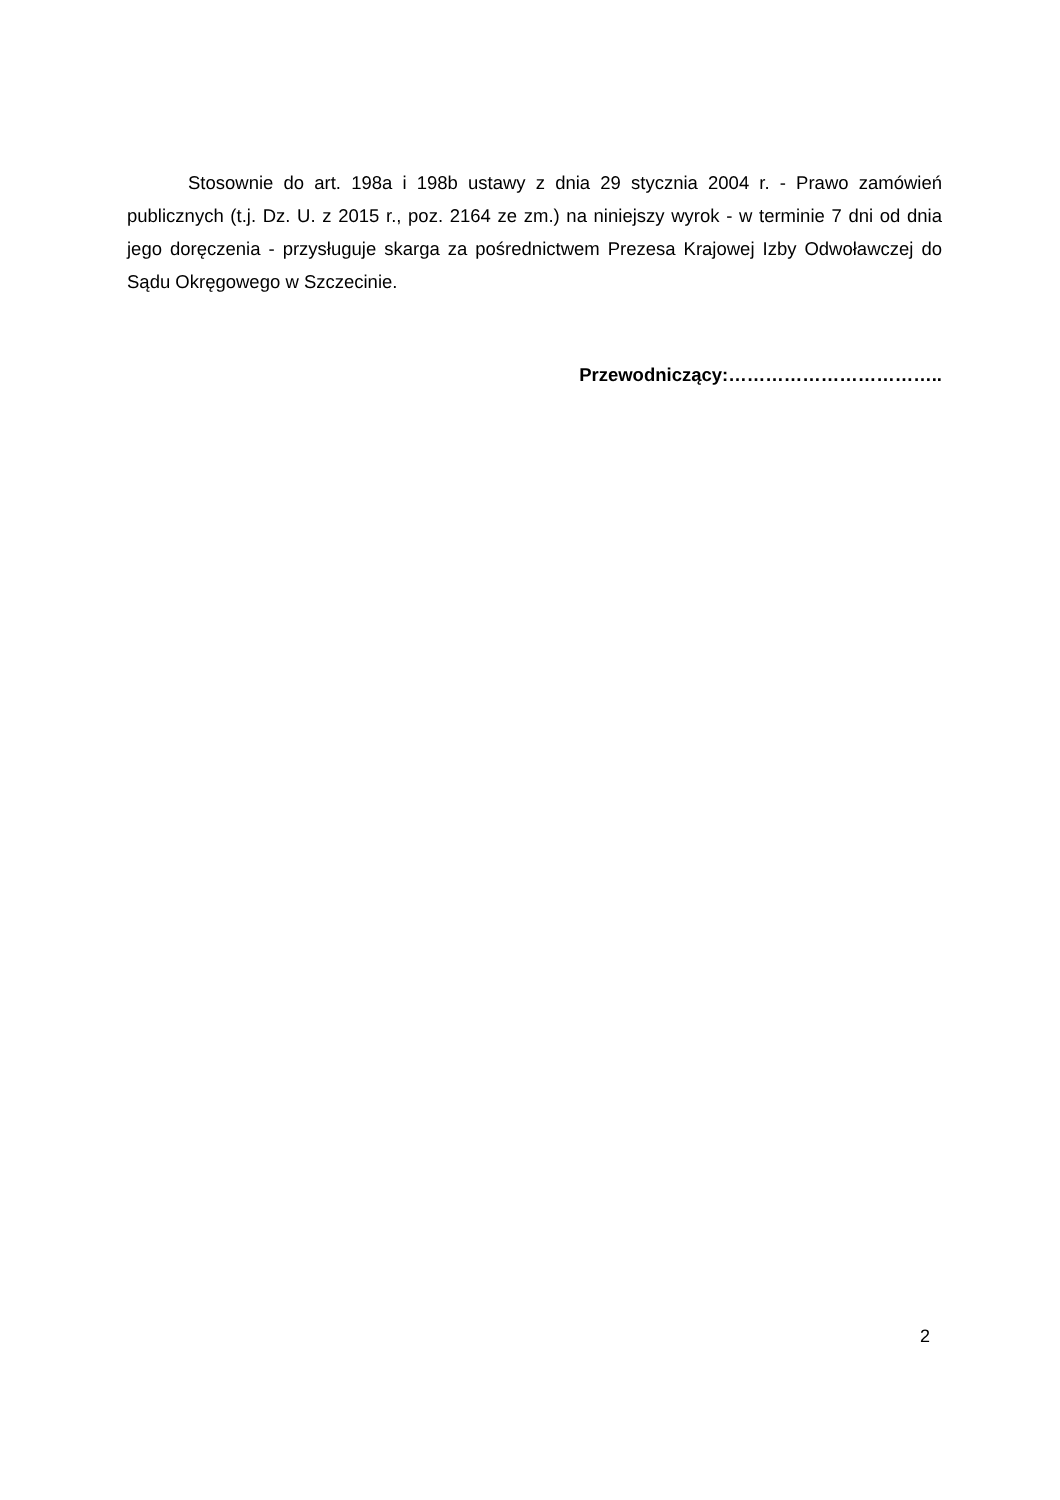Stosownie do art. 198a i 198b ustawy z dnia 29 stycznia 2004 r. - Prawo zamówień publicznych (t.j. Dz. U. z 2015 r., poz. 2164 ze zm.) na niniejszy wyrok - w terminie 7 dni od dnia jego doręczenia - przysługuje skarga za pośrednictwem Prezesa Krajowej Izby Odwoławczej do Sądu Okręgowego w Szczecinie.
Przewodniczący:……………………………..
2